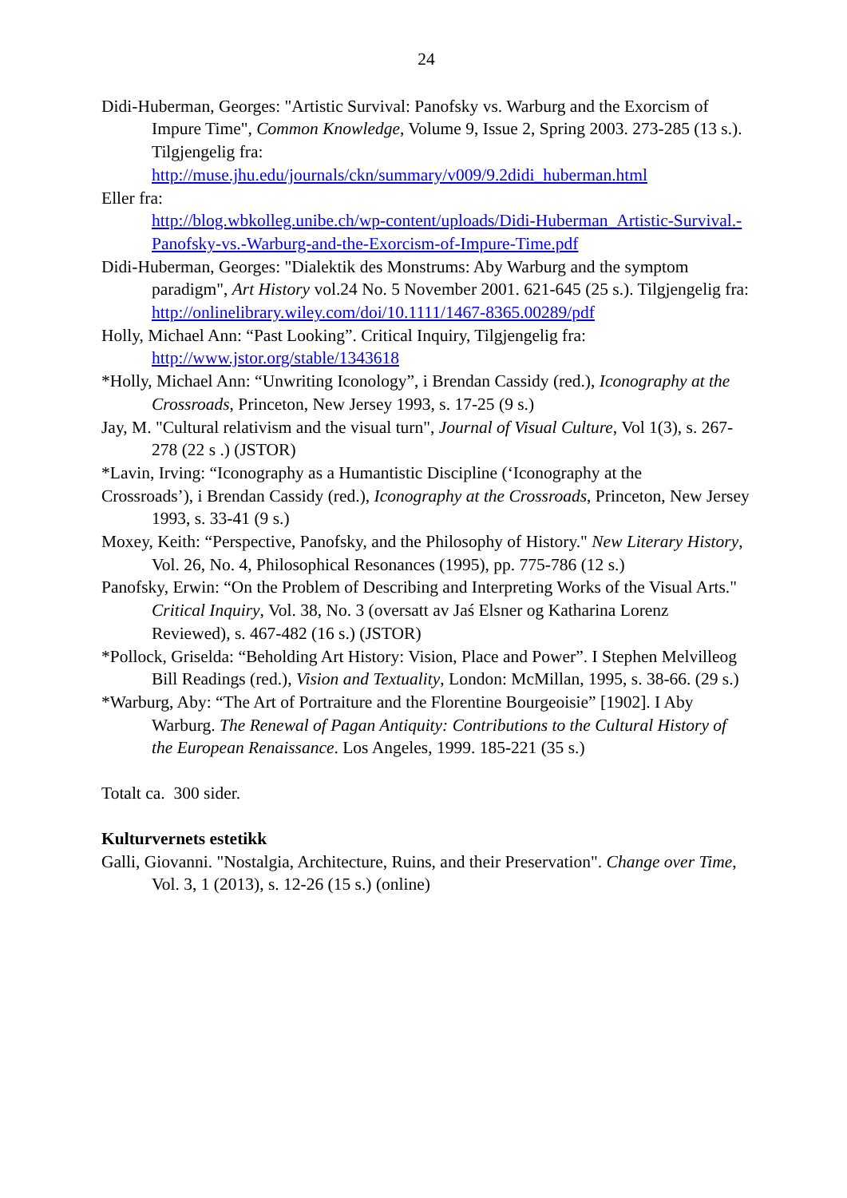24
Didi-Huberman, Georges: "Artistic Survival: Panofsky vs. Warburg and the Exorcism of Impure Time", Common Knowledge, Volume 9, Issue 2, Spring 2003. 273-285 (13 s.). Tilgjengelig fra: http://muse.jhu.edu/journals/ckn/summary/v009/9.2didi_huberman.html
Eller fra:
http://blog.wbkolleg.unibe.ch/wp-content/uploads/Didi-Huberman_Artistic-Survival.-Panofsky-vs.-Warburg-and-the-Exorcism-of-Impure-Time.pdf
Didi-Huberman, Georges: "Dialektik des Monstrums: Aby Warburg and the symptom paradigm", Art History vol.24 No. 5 November 2001. 621-645 (25 s.). Tilgjengelig fra: http://onlinelibrary.wiley.com/doi/10.1111/1467-8365.00289/pdf
Holly, Michael Ann: “Past Looking”. Critical Inquiry, Tilgjengelig fra: http://www.jstor.org/stable/1343618
*Holly, Michael Ann: “Unwriting Iconology”, i Brendan Cassidy (red.), Iconography at the Crossroads, Princeton, New Jersey 1993, s. 17-25 (9 s.)
Jay, M. "Cultural relativism and the visual turn", Journal of Visual Culture, Vol 1(3), s. 267-278 (22 s .) (JSTOR)
*Lavin, Irving: “Iconography as a Humantistic Discipline (‘Iconography at the
Crossroads’), i Brendan Cassidy (red.), Iconography at the Crossroads, Princeton, New Jersey 1993, s. 33-41 (9 s.)
Moxey, Keith: “Perspective, Panofsky, and the Philosophy of History." New Literary History, Vol. 26, No. 4, Philosophical Resonances (1995), pp. 775-786 (12 s.)
Panofsky, Erwin: “On the Problem of Describing and Interpreting Works of the Visual Arts." Critical Inquiry, Vol. 38, No. 3 (oversatt av Jaś Elsner og Katharina Lorenz Reviewed), s. 467-482 (16 s.) (JSTOR)
*Pollock, Griselda: “Beholding Art History: Vision, Place and Power”. I Stephen Melvilleog Bill Readings (red.), Vision and Textuality, London: McMillan, 1995, s. 38-66. (29 s.)
*Warburg, Aby: “The Art of Portraiture and the Florentine Bourgeoisie” [1902]. I Aby Warburg. The Renewal of Pagan Antiquity: Contributions to the Cultural History of the European Renaissance. Los Angeles, 1999. 185-221 (35 s.)
Totalt ca. 300 sider.
Kulturvernets estetikk
Galli, Giovanni. "Nostalgia, Architecture, Ruins, and their Preservation". Change over Time, Vol. 3, 1 (2013), s. 12-26 (15 s.) (online)